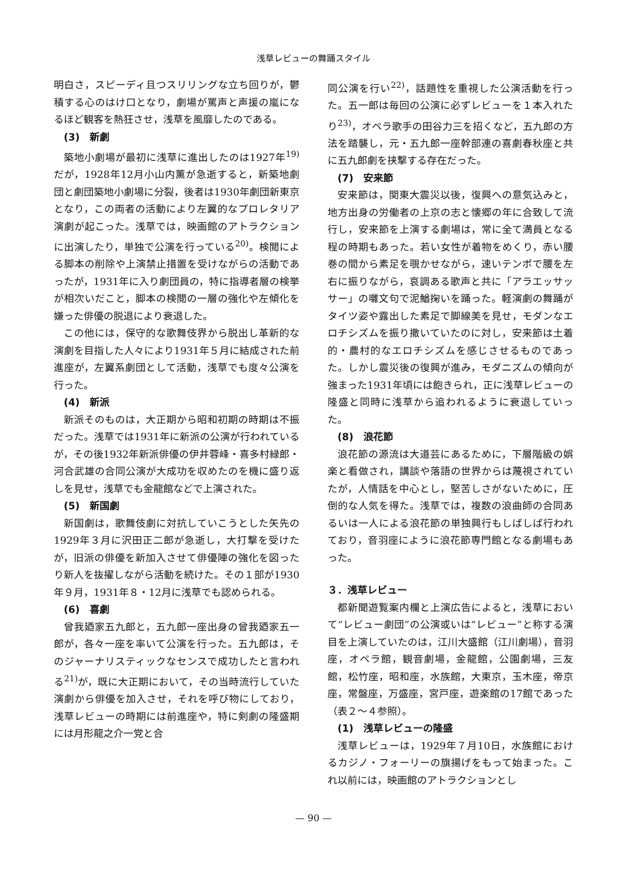浅草レビューの舞踊スタイル
明白さ，スピーディ且つスリリングな立ち回りが，鬱積する心のはけ口となり，劇場が罵声と声援の嵐になるほど観客を熱狂させ，浅草を風靡したのである。
(3)　新劇
築地小劇場が最初に浅草に進出したのは1927年<sup>19)</sup>だが，1928年12月小山内薫が急逝すると，新築地劇団と劇団築地小劇場に分裂，後者は1930年劇団新東京となり，この両者の活動により左翼的なプロレタリア演劇が起こった。浅草では，映画館のアトラクションに出演したり，単独で公演を行っている<sup>20)</sup>。検閲による脚本の削除や上演禁止措置を受けながらの活動であったが，1931年に入り劇団員の，特に指導者層の検挙が相次いだこと，脚本の検閲の一層の強化や左傾化を嫌った俳優の脱退により衰退した。
この他には，保守的な歌舞伎界から脱出し革新的な演劇を目指した人々により1931年５月に結成された前進座が，左翼系劇団として活動，浅草でも度々公演を行った。
(4)　新派
新派そのものは，大正期から昭和初期の時期は不振だった。浅草では1931年に新派の公演が行われているが，その後1932年新派俳優の伊井蓉峰・喜多村緑郎・河合武雄の合同公演が大成功を収めたのを機に盛り返しを見せ，浅草でも金龍館などで上演された。
(5)　新国劇
新国劇は，歌舞伎劇に対抗していこうとした矢先の1929年３月に沢田正二郎が急逝し，大打撃を受けたが，旧派の俳優を新加入させて俳優陣の強化を図ったり新人を抜擢しながら活動を続けた。その１部が1930年９月，1931年８・12月に浅草でも認められる。
(6)　喜劇
曾我廼家五九郎と，五九郎一座出身の曾我廼家五一郎が，各々一座を率いて公演を行った。五九郎は，そのジャーナリスティックなセンスで成功したと言われる<sup>21)</sup>が，既に大正期において，その当時流行していた演劇から俳優を加入させ，それを呼び物にしており，浅草レビューの時期には前進座や，特に剣劇の隆盛期には月形龍之介一党と合
同公演を行い<sup>22)</sup>，話題性を重視した公演活動を行った。五一郎は毎回の公演に必ずレビューを１本入れたり<sup>23)</sup>，オペラ歌手の田谷力三を招くなど，五九郎の方法を踏襲し，元・五九郎一座幹部連の喜劇春秋座と共に五九郎劇を挟撃する存在だった。
(7)　安来節
安来節は，関東大震災以後，復興への意気込みと，地方出身の労働者の上京の志と懐郷の年に合致して流行し，安来節を上演する劇場は，常に全て満員となる程の時期もあった。若い女性が着物をめくり，赤い腰巻の間から素足を覗かせながら，速いテンポで腰を左右に振りながら，哀調ある歌声と共に「アラエッサッサー」の囃文句で泥鰌掬いを踊った。軽演劇の舞踊がタイツ姿や露出した素足で脚線美を見せ，モダンなエロチシズムを振り撒いていたのに対し，安来節は土着的・農村的なエロチシズムを感じさせるものであった。しかし震災後の復興が進み，モダニズムの傾向が強まった1931年頃には飽きられ，正に浅草レビューの隆盛と同時に浅草から追われるように衰退していった。
(8)　浪花節
浪花節の源流は大道芸にあるために，下層階級の娯楽と看做され，講談や落語の世界からは蔑視されていたが，人情話を中心とし，堅苦しさがないために，圧倒的な人気を得た。浅草では，複数の浪曲師の合同あるいは一人による浪花節の単独興行もしばしば行われており，音羽座にように浪花節専門館となる劇場もあった。
３．浅草レビュー
都新聞遊覧案内欄と上演広告によると，浅草において“レビュー劇団”の公演或いは“レビュー”と称する演目を上演していたのは，江川大盛館（江川劇場），音羽座，オペラ館，観音劇場，金龍館，公園劇場，三友館，松竹座，昭和座，水族館，大東京，玉木座，帝京座，常盤座，万盛座，宮戸座，遊楽館の17館であった（表２～４参照）。
(1)　浅草レビューの隆盛
浅草レビューは，1929年７月10日，水族館におけるカジノ・フォーリーの旗揚げをもって始まった。これ以前には，映画館のアトラクションとし
— 90 —